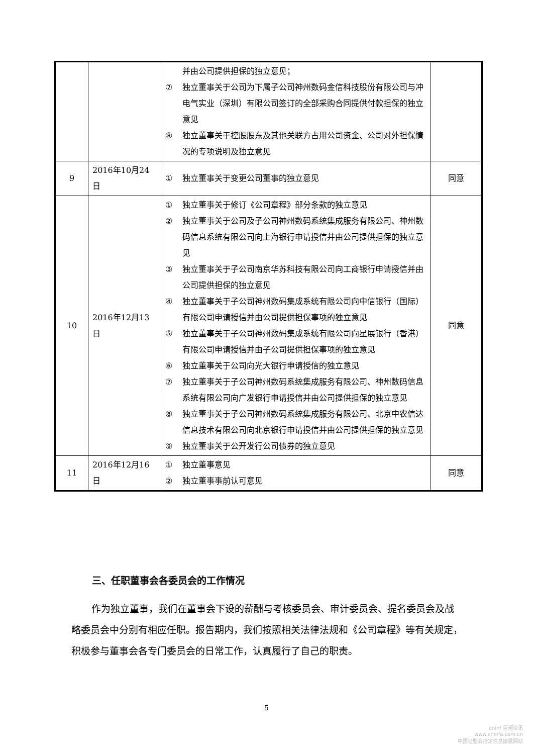| | | 并由公司提供担保的独立意见； ⑦ 独立董事关于公司为下属子公司神州数码金信科技股份有限公司与冲电气实业（深圳）有限公司签订的全部采购合同提供付款担保的独立意见 ⑧ 独立董事关于控股股东及其他关联方占用公司资金、公司对外担保情况的专项说明及独立意见 | |
| 9 | 2016年10月24日 | ① 独立董事关于变更公司董事的独立意见 | 同意 |
| 10 | 2016年12月13日 | ① 独立董事关于修订《公司章程》部分条款的独立意见 ② 独立董事关于公司及子公司神州数码系统集成服务有限公司、神州数码信息系统有限公司向上海银行申请授信并由公司提供担保的独立意见 ③ 独立董事关于子公司南京华苏科技有限公司向工商银行申请授信并由公司提供担保的独立意见 ④ 独立董事关于子公司神州数码集成系统有限公司向中信银行（国际）有限公司申请授信并由公司提供担保事项的独立意见 ⑤ 独立董事关于子公司神州数码集成系统有限公司向星展银行（香港）有限公司申请授信并由子公司提供担保事项的独立意见 ⑥ 独立董事关于公司向光大银行申请授信的独立意见 ⑦ 独立董事关于子公司神州数码系统集成服务有限公司、神州数码信息系统有限公司向广发银行申请授信并由公司提供担保的独立意见 ⑧ 独立董事关于子公司神州数码系统集成服务有限公司、北京中农信达信息技术有限公司向北京银行申请授信并由公司提供担保的独立意见 ⑨ 独立董事关于公开发行公司债券的独立意见 | 同意 |
| 11 | 2016年12月16日 | ① 独立董事意见 ② 独立董事事前认可意见 | 同意 |
三、任职董事会各委员会的工作情况
作为独立董事，我们在董事会下设的薪酬与考核委员会、审计委员会、提名委员会及战略委员会中分别有相应任职。报告期内，我们按照相关法律法规和《公司章程》等有关规定，积极参与董事会各专门委员会的日常工作，认真履行了自己的职责。
5
cninf 巨潮资讯
www.cninfo.com.cn
中国证监会指定信息披露网站